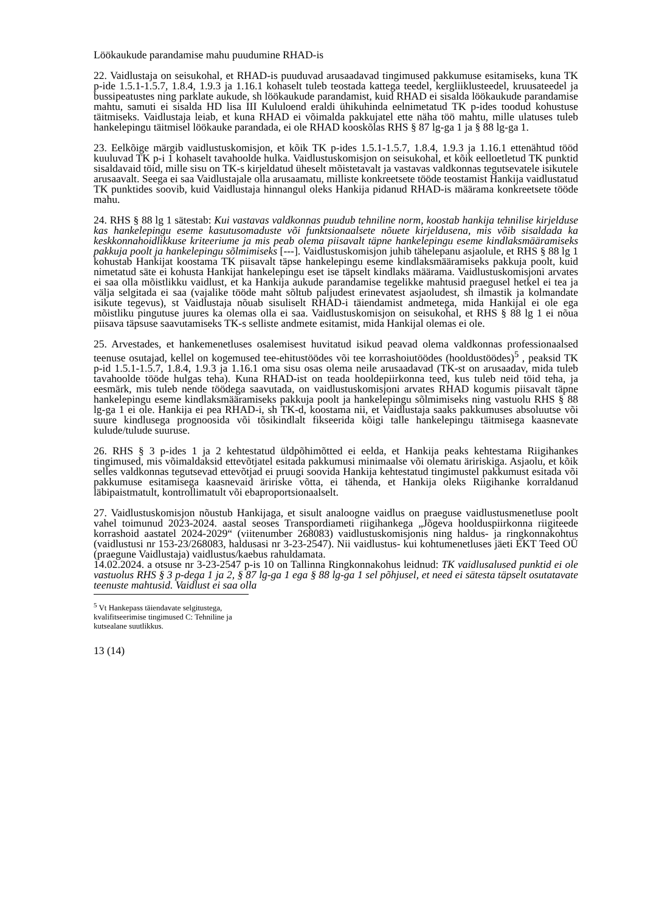Löökaukude parandamise mahu puudumine RHAD-is
22. Vaidlustaja on seisukohal, et RHAD-is puuduvad arusaadavad tingimused pakkumuse esitamiseks, kuna TK p-ide 1.5.1-1.5.7, 1.8.4, 1.9.3 ja 1.16.1 kohaselt tuleb teostada kattega teedel, kergliiklusteedel, kruusateedel ja bussipeatustes ning parklate aukude, sh löökaukude parandamist, kuid RHAD ei sisalda löökaukude parandamise mahtu, samuti ei sisalda HD lisa III Kululoend eraldi ühikuhinda eelnimetatud TK p-ides toodud kohustuse täitmiseks. Vaidlustaja leiab, et kuna RHAD ei võimalda pakkujatel ette näha töö mahtu, mille ulatuses tuleb hankelepingu täitmisel löökauke parandada, ei ole RHAD kooskõlas RHS § 87 lg-ga 1 ja § 88 lg-ga 1.
23. Eelkõige märgib vaidlustuskomisjon, et kõik TK p-ides 1.5.1-1.5.7, 1.8.4, 1.9.3 ja 1.16.1 ettenähtud tööd kuuluvad TK p-i 1 kohaselt tavahoolde hulka. Vaidlustuskomisjon on seisukohal, et kõik eelloetletud TK punktid sisaldavaid töid, mille sisu on TK-s kirjeldatud üheselt mõistetavalt ja vastavas valdkonnas tegutsevatele isikutele arusaavalt. Seega ei saa Vaidlustajale olla arusaamatu, milliste konkreetsete tööde teostamist Hankija vaidlustatud TK punktides soovib, kuid Vaidlustaja hinnangul oleks Hankija pidanud RHAD-is määrama konkreetsete tööde mahu.
24. RHS § 88 lg 1 sätestab: Kui vastavas valdkonnas puudub tehniline norm, koostab hankija tehnilise kirjelduse kas hankelepingu eseme kasutusomaduste või funktsionaalsete nõuete kirjeldusena, mis võib sisaldada ka keskkonnahoidlikkuse kriteeriume ja mis peab olema piisavalt täpne hankelepingu eseme kindlaksmääramiseks pakkuja poolt ja hankelepingu sõlmimiseks [---]. Vaidlustuskomisjon juhib tähelepanu asjaolule, et RHS § 88 lg 1 kohustab Hankijat koostama TK piisavalt täpse hankelepingu eseme kindlaksmääramiseks pakkuja poolt, kuid nimetatud säte ei kohusta Hankijat hankelepingu eset ise täpselt kindlaks määrama. Vaidlustuskomisjoni arvates ei saa olla mõistlikku vaidlust, et ka Hankija aukude parandamise tegelikke mahtusid praegusel hetkel ei tea ja välja selgitada ei saa (vajalike tööde maht sõltub paljudest erinevatest asjaoludest, sh ilmastik ja kolmandate isikute tegevus), st Vaidlustaja nõuab sisuliselt RHAD-i täiendamist andmetega, mida Hankijal ei ole ega mõistliku pingutuse juures ka olemas olla ei saa. Vaidlustuskomisjon on seisukohal, et RHS § 88 lg 1 ei nõua piisava täpsuse saavutamiseks TK-s selliste andmete esitamist, mida Hankijal olemas ei ole.
25. Arvestades, et hankemenetluses osalemisest huvitatud isikud peavad olema valdkonnas professionaalsed teenuse osutajad, kellel on kogemused tee-ehitustöödes või tee korrashoiutöödes (hooldustöödes)<sup>5</sup> , peaksid TK p-id 1.5.1-1.5.7, 1.8.4, 1.9.3 ja 1.16.1 oma sisu osas olema neile arusaadavad (TK-st on arusaadav, mida tuleb tavahoolde tööde hulgas teha). Kuna RHAD-ist on teada hooldepiirkonna teed, kus tuleb neid töid teha, ja eesmärk, mis tuleb nende töödega saavutada, on vaidlustuskomisjoni arvates RHAD kogumis piisavalt täpne hankelepingu eseme kindlaksmääramiseks pakkuja poolt ja hankelepingu sõlmimiseks ning vastuolu RHS § 88 lg-ga 1 ei ole. Hankija ei pea RHAD-i, sh TK-d, koostama nii, et Vaidlustaja saaks pakkumuses absoluutse või suure kindlusega prognoosida või tõsikindlalt fikseerida kõigi talle hankelepingu täitmisega kaasnevate kulude/tulude suuruse.
26. RHS § 3 p-ides 1 ja 2 kehtestatud üldpõhimõtted ei eelda, et Hankija peaks kehtestama Riigihankes tingimused, mis võimaldaksid ettevõtjatel esitada pakkumusi minimaalse või olematu äririskiga. Asjaolu, et kõik selles valdkonnas tegutsevad ettevõtjad ei pruugi soovida Hankija kehtestatud tingimustel pakkumust esitada või pakkumuse esitamisega kaasnevaid äririske võtta, ei tähenda, et Hankija oleks Riigihanke korraldanud läbipaistmatult, kontrollimatult või ebaproportsionaalselt.
27. Vaidlustuskomisjon nõustub Hankijaga, et sisult analoogne vaidlus on praeguse vaidlustusmenetluse poolt vahel toimunud 2023-2024. aastal seoses Transpordiameti riigihankega „Jõgeva hoolduspiirkonna riigiteede korrashoid aastatel 2024-2029“ (viitenumber 268083) vaidlustuskomisjonis ning haldus- ja ringkonnakohtus (vaidlustusi nr 153-23/268083, haldusasi nr 3-23-2547). Nii vaidlustus- kui kohtumenetluses jäeti EKT Teed OÜ (praegune Vaidlustaja) vaidlustus/kaebus rahuldamata.
14.02.2024. a otsuse nr 3-23-2547 p-is 10 on Tallinna Ringkonnakohus leidnud: TK vaidlusalused punktid ei ole vastuolus RHS § 3 p-dega 1 ja 2, § 87 lg-ga 1 ega § 88 lg-ga 1 sel põhjusel, et need ei sätesta täpselt osutatavate teenuste mahtusid. Vaidlust ei saa olla
<sup>5</sup> Vt Hankepass täiendavate selgitustega, kvalifitseerimise tingimused C: Tehniline ja kutsealane suutlikkus.
13 (14)